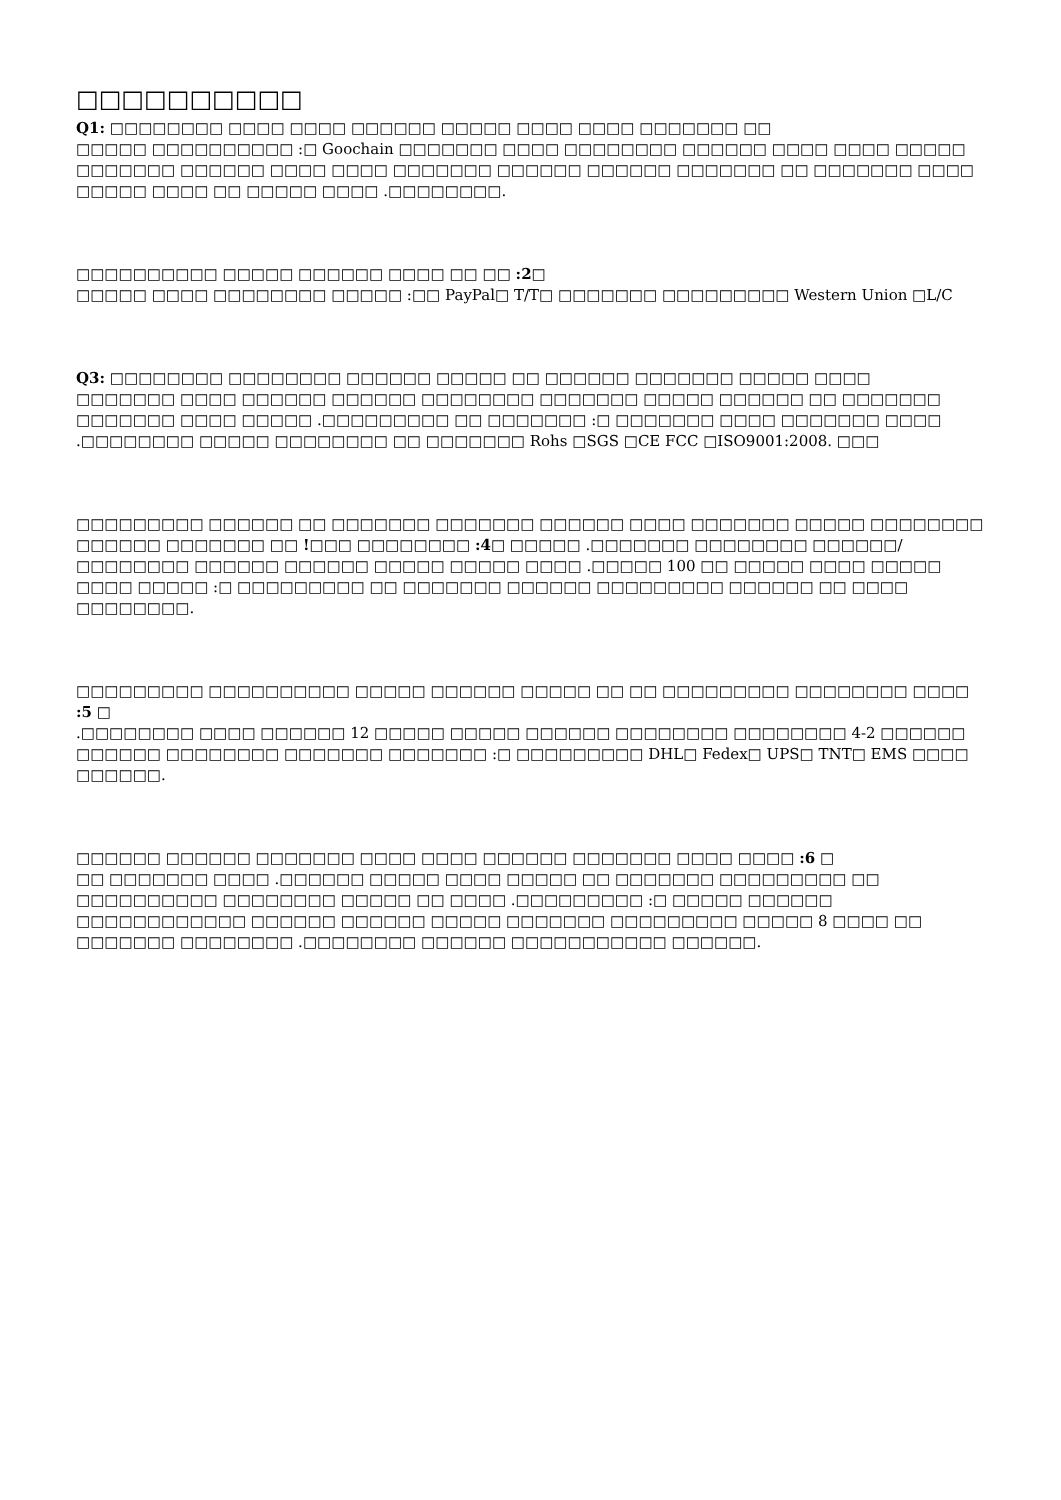□□□□□□□□□□
Q1: □□□□□□□□ □□□□ □□□□ □□□□□□ □□□□□ □□□□ □□□□ □□□□□□□ □□
□□□□□ □□□□□□□□□□ :□ Goochain □□□□□□□ □□□□ □□□□□□□□ □□□□□□ □□□□ □□□□ □□□□□ □□□□□□□ □□□□□□ □□□□ □□□□ □□□□□□□ □□□□□□ □□□□□□ □□□□□□□ □□ □□□□□□□ □□□□ □□□□□ □□□□ □□ □□□□□ □□□□ .□□□□□□□□.
□□□□□□□□□□ □□□□□ □□□□□□ □□□□ □□ □□ :2□
□□□□□ □□□□ □□□□□□□□ □□□□□ :□□ PayPal□ T/T□ □□□□□□□ □□□□□□□□□ Western Union □L/C
Q3: □□□□□□□□ □□□□□□□□ □□□□□□ □□□□□ □□ □□□□□□ □□□□□□□ □□□□□ □□□□
□□□□□□□ □□□□ □□□□□□ □□□□□□ □□□□□□□□ □□□□□□□ □□□□□ □□□□□□ □□ □□□□□□□ □□□□□□□ □□□□ □□□□□ .□□□□□□□□□ □□ □□□□□□□ :□ □□□□□□□ □□□□ □□□□□□□ □□□□ .□□□□□□□□ □□□□□ □□□□□□□□ □□ □□□□□□□ Rohs □SGS □CE FCC □ISO9001:2008. □□□
□□□□□□□□□ □□□□□□ □□ □□□□□□□ □□□□□□□ □□□□□□ □□□□ □□□□□□□ □□□□□ □□□□□□□□ □□□□□□ □□□□□□□ □□ !□□□ □□□□□□□□ :4□ □□□□□ .□□□□□□□ □□□□□□□□ □□□□□□/□□□□□□□□ □□□□□□ □□□□□□ □□□□□ □□□□□ □□□□ .□□□□□ 100 □□ □□□□□ □□□□ □□□□□ □□□□ □□□□□ :□ □□□□□□□□□ □□ □□□□□□□ □□□□□□ □□□□□□□□□ □□□□□□ □□ □□□□ □□□□□□□□.
□□□□□□□□□ □□□□□□□□□□ □□□□□ □□□□□□ □□□□□ □□ □□ □□□□□□□□□ □□□□□□□□ □□□□ :5 □
.□□□□□□□□ □□□□ □□□□□□ 12 □□□□□ □□□□□ □□□□□□ □□□□□□□□ □□□□□□□□ 4-2 □□□□□□ □□□□□□ □□□□□□□□ □□□□□□□ □□□□□□□ :□ □□□□□□□□□ DHL□ Fedex□ UPS□ TNT□ EMS □□□□ □□□□□□.
□□□□□□ □□□□□□ □□□□□□□ □□□□ □□□□ □□□□□□ □□□□□□□ □□□□ □□□□ :6 □
□□ □□□□□□□ □□□□ .□□□□□□ □□□□□ □□□□ □□□□□ □□ □□□□□□□ □□□□□□□□□ □□ □□□□□□□□□□ □□□□□□□□ □□□□□ □□ □□□□ .□□□□□□□□□ :□ □□□□□ □□□□□□ □□□□□□□□□□□□ □□□□□□ □□□□□□ □□□□□ □□□□□□□ □□□□□□□□□ □□□□□ 8 □□□□ □□ □□□□□□□ □□□□□□□□ .□□□□□□□□ □□□□□□ □□□□□□□□□□□ □□□□□□.